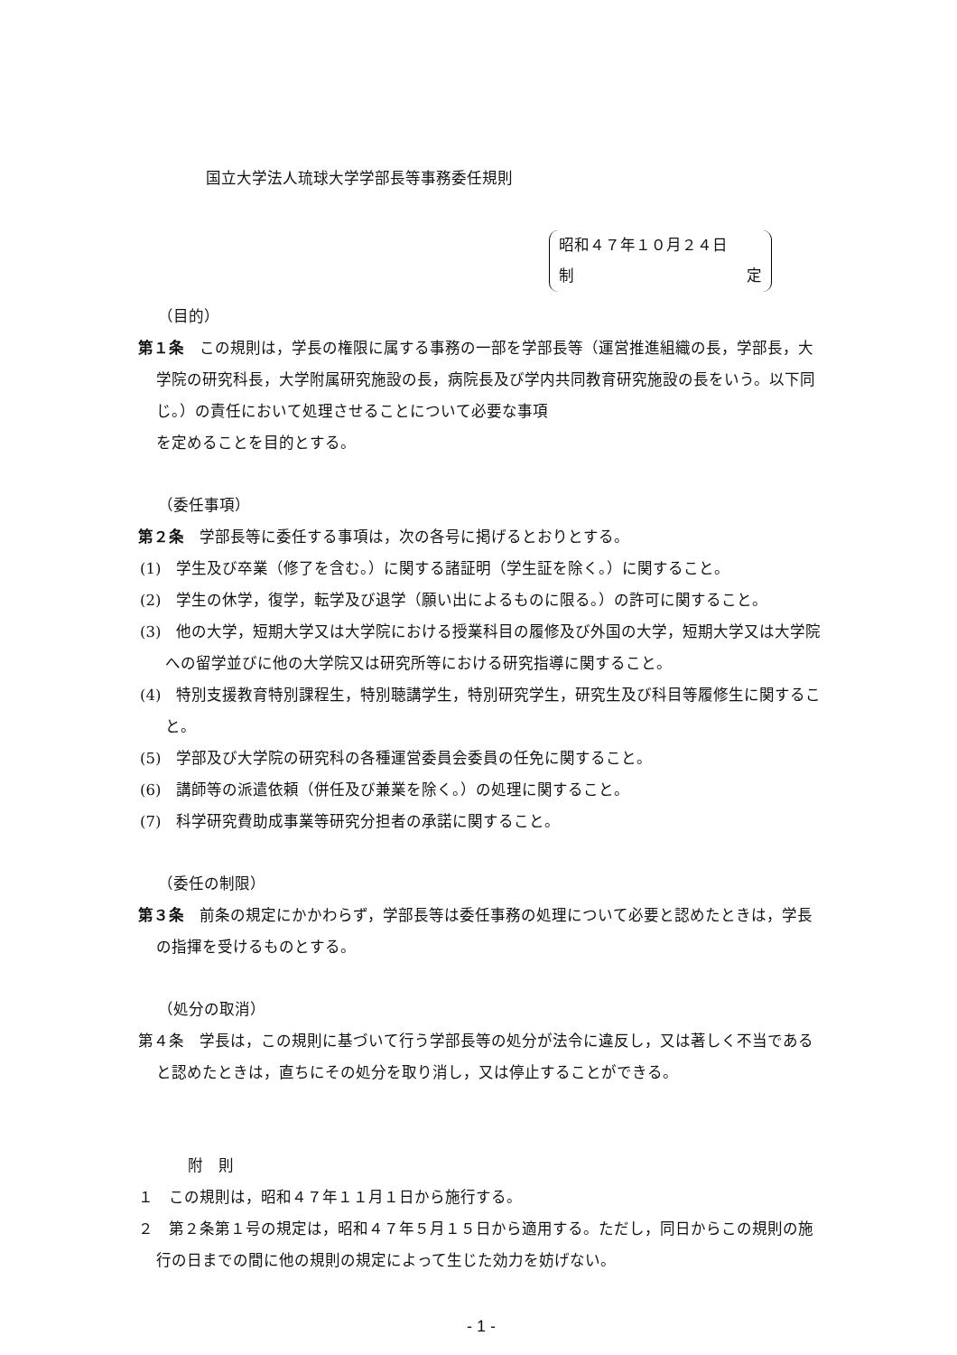国立大学法人琉球大学学部長等事務委任規則
昭和４７年１０月２４日
制 定
（目的）
第１条　この規則は，学長の権限に属する事務の一部を学部長等（運営推進組織の長，学部長，大学院の研究科長，大学附属研究施設の長，病院長及び学内共同教育研究施設の長をいう。以下同じ。）の責任において処理させることについて必要な事項
を定めることを目的とする。
（委任事項）
第２条　学部長等に委任する事項は，次の各号に掲げるとおりとする。
(1)　学生及び卒業（修了を含む。）に関する諸証明（学生証を除く。）に関すること。
(2)　学生の休学，復学，転学及び退学（願い出によるものに限る。）の許可に関すること。
(3)　他の大学，短期大学又は大学院における授業科目の履修及び外国の大学，短期大学又は大学院への留学並びに他の大学院又は研究所等における研究指導に関すること。
(4)　特別支援教育特別課程生，特別聴講学生，特別研究学生，研究生及び科目等履修生に関すること。
(5)　学部及び大学院の研究科の各種運営委員会委員の任免に関すること。
(6)　講師等の派遣依頼（併任及び兼業を除く。）の処理に関すること。
(7)　科学研究費助成事業等研究分担者の承諾に関すること。
（委任の制限）
第３条　前条の規定にかかわらず，学部長等は委任事務の処理について必要と認めたときは，学長の指揮を受けるものとする。
（処分の取消）
第４条　学長は，この規則に基づいて行う学部長等の処分が法令に違反し，又は著しく不当であると認めたときは，直ちにその処分を取り消し，又は停止することができる。
附　則
１　この規則は，昭和４７年１１月１日から施行する。
２　第２条第１号の規定は，昭和４７年５月１５日から適用する。ただし，同日からこの規則の施行の日までの間に他の規則の規定によって生じた効力を妨げない。
- 1 -